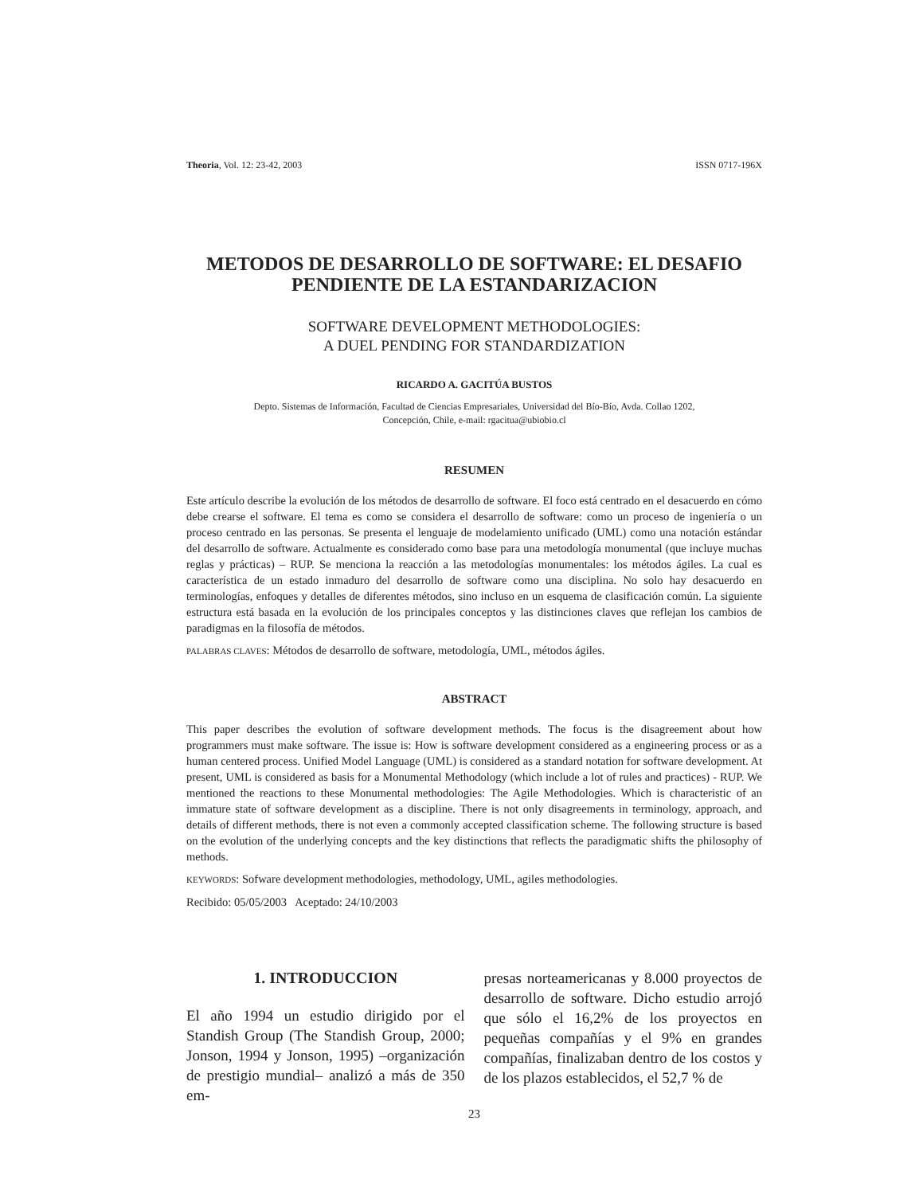Theoria, Vol. 12: 23-42, 2003 ISSN 0717-196X
METODOS DE DESARROLLO DE SOFTWARE: EL DESAFIO
PENDIENTE DE LA ESTANDARIZACION
SOFTWARE DEVELOPMENT METHODOLOGIES:
A DUEL PENDING FOR STANDARDIZATION
RICARDO A. GACITÚA BUSTOS
Depto. Sistemas de Información, Facultad de Ciencias Empresariales, Universidad del Bío-Bío, Avda. Collao 1202,
Concepción, Chile, e-mail: rgacitua@ubiobio.cl
RESUMEN
Este artículo describe la evolución de los métodos de desarrollo de software. El foco está centrado en el desacuerdo en cómo debe crearse el software. El tema es como se considera el desarrollo de software: como un proceso de ingeniería o un proceso centrado en las personas. Se presenta el lenguaje de modelamiento unificado (UML) como una notación estándar del desarrollo de software. Actualmente es considerado como base para una metodología monumental (que incluye muchas reglas y prácticas) – RUP. Se menciona la reacción a las metodologías monumentales: los métodos ágiles. La cual es característica de un estado inmaduro del desarrollo de software como una disciplina. No solo hay desacuerdo en terminologías, enfoques y detalles de diferentes métodos, sino incluso en un esquema de clasificación común. La siguiente estructura está basada en la evolución de los principales conceptos y las distinciones claves que reflejan los cambios de paradigmas en la filosofía de métodos.
PALABRAS CLAVES: Métodos de desarrollo de software, metodología, UML, métodos ágiles.
ABSTRACT
This paper describes the evolution of software development methods. The focus is the disagreement about how programmers must make software. The issue is: How is software development considered as a engineering process or as a human centered process. Unified Model Language (UML) is considered as a standard notation for software development. At present, UML is considered as basis for a Monumental Methodology (which include a lot of rules and practices) - RUP. We mentioned the reactions to these Monumental methodologies: The Agile Methodologies. Which is characteristic of an immature state of software development as a discipline. There is not only disagreements in terminology, approach, and details of different methods, there is not even a commonly accepted classification scheme. The following structure is based on the evolution of the underlying concepts and the key distinctions that reflects the paradigmatic shifts the philosophy of methods.
KEYWORDS: Sofware development methodologies, methodology, UML, agiles methodologies.
Recibido: 05/05/2003 Aceptado: 24/10/2003
1. INTRODUCCION
El año 1994 un estudio dirigido por el Standish Group (The Standish Group, 2000; Jonson, 1994 y Jonson, 1995) –organización de prestigio mundial– analizó a más de 350 em-
presas norteamericanas y 8.000 proyectos de desarrollo de software. Dicho estudio arrojó que sólo el 16,2% de los proyectos en pequeñas compañías y el 9% en grandes compañías, finalizaban dentro de los costos y de los plazos establecidos, el 52,7 % de
23